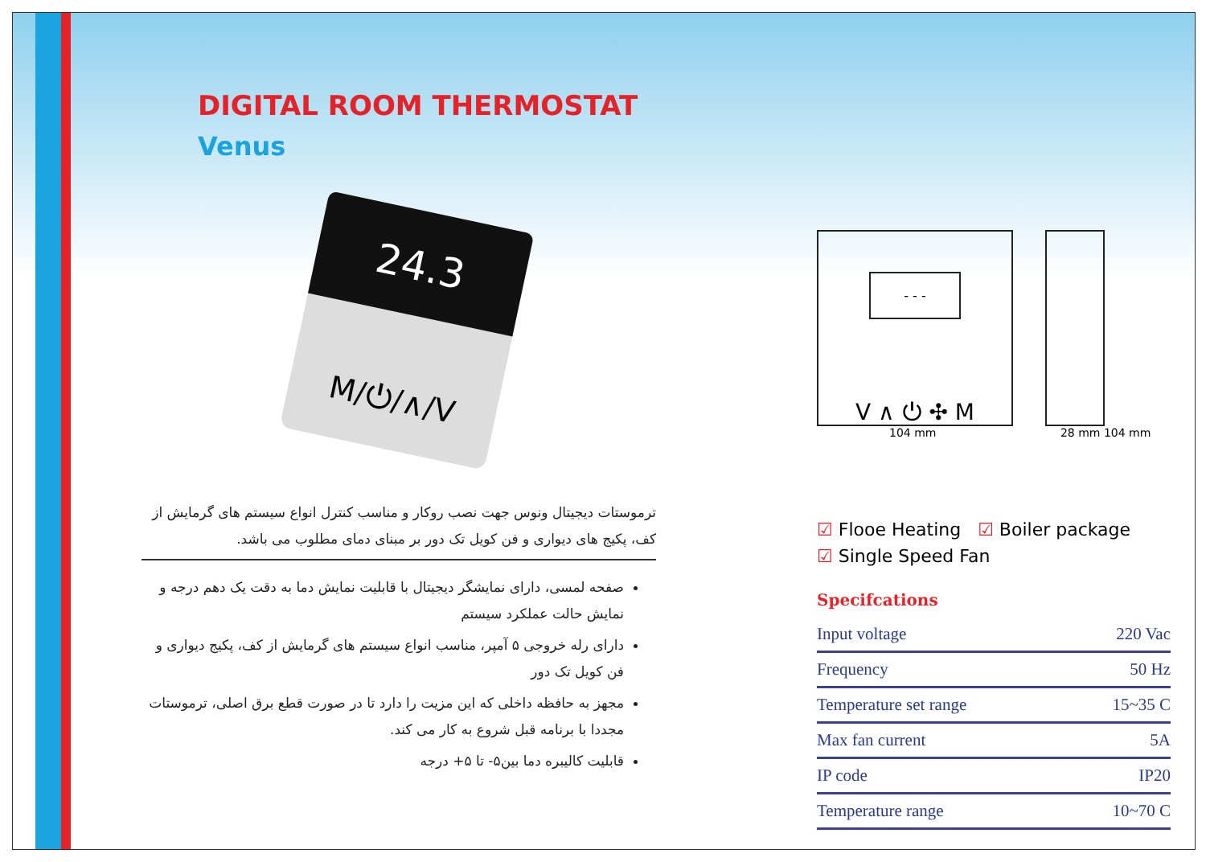DIGITAL ROOM THERMOSTAT
Venus
24.3
M/⏻/∧/V
ترموستات دیجیتال ونوس جهت نصب روکار و مناسب کنترل انواع سیستم های گرمایش از کف، پکیج های دیواری و فن کویل تک دور بر مبنای دمای مطلوب می باشد.
صفحه لمسی، دارای نمایشگر دیجیتال با قابلیت نمایش دما به دقت یک دهم درجه و نمایش حالت عملکرد سیستم
دارای رله خروجی ۵ آمپر، مناسب انواع سیستم های گرمایش از کف، پکیج دیواری و فن کویل تک دور
مجهز به حافظه داخلی که این مزیت را دارد تا در صورت قطع برق اصلی، ترموستات مجددا با برنامه قبل شروع به کار می کند.
قابلیت کالیبره دما بین۵- تا ۵+ درجه
- - -
V ∧ ⏻ ✣ M
104 mm 28 mm 104 mm
☑ Flooe Heating ☑ Boiler package
☑ Single Speed Fan
Specifcations
| Input voltage | 220 Vac |
| Frequency | 50 Hz |
| Temperature set range | 15~35 C |
| Max fan current | 5A |
| IP code | IP20 |
| Temperature range | 10~70 C |